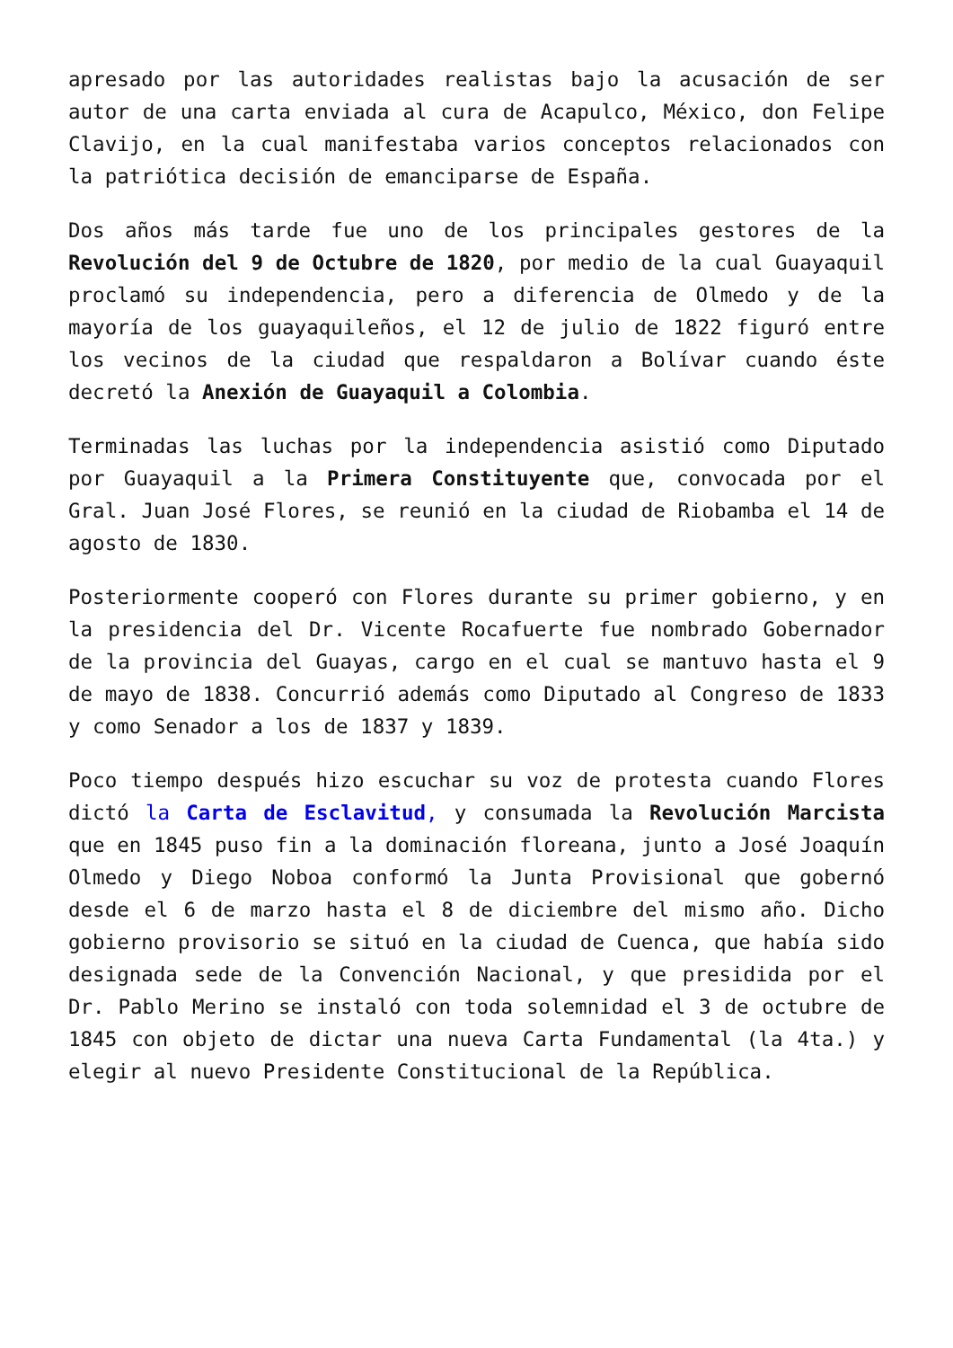apresado por las autoridades realistas bajo la acusación de ser autor de una carta enviada al cura de Acapulco, México, don Felipe Clavijo, en la cual manifestaba varios conceptos relacionados con la patriótica decisión de emanciparse de España.
Dos años más tarde fue uno de los principales gestores de la Revolución del 9 de Octubre de 1820, por medio de la cual Guayaquil proclamó su independencia, pero a diferencia de Olmedo y de la mayoría de los guayaquileños, el 12 de julio de 1822 figuró entre los vecinos de la ciudad que respaldaron a Bolívar cuando éste decretó la Anexión de Guayaquil a Colombia.
Terminadas las luchas por la independencia asistió como Diputado por Guayaquil a la Primera Constituyente que, convocada por el Gral. Juan José Flores, se reunió en la ciudad de Riobamba el 14 de agosto de 1830.
Posteriormente cooperó con Flores durante su primer gobierno, y en la presidencia del Dr. Vicente Rocafuerte fue nombrado Gobernador de la provincia del Guayas, cargo en el cual se mantuvo hasta el 9 de mayo de 1838. Concurrió además como Diputado al Congreso de 1833 y como Senador a los de 1837 y 1839.
Poco tiempo después hizo escuchar su voz de protesta cuando Flores dictó la Carta de Esclavitud, y consumada la Revolución Marcista que en 1845 puso fin a la dominación floreana, junto a José Joaquín Olmedo y Diego Noboa conformó la Junta Provisional que gobernó desde el 6 de marzo hasta el 8 de diciembre del mismo año. Dicho gobierno provisorio se situó en la ciudad de Cuenca, que había sido designada sede de la Convención Nacional, y que presidida por el Dr. Pablo Merino se instaló con toda solemnidad el 3 de octubre de 1845 con objeto de dictar una nueva Carta Fundamental (la 4ta.) y elegir al nuevo Presidente Constitucional de la República.